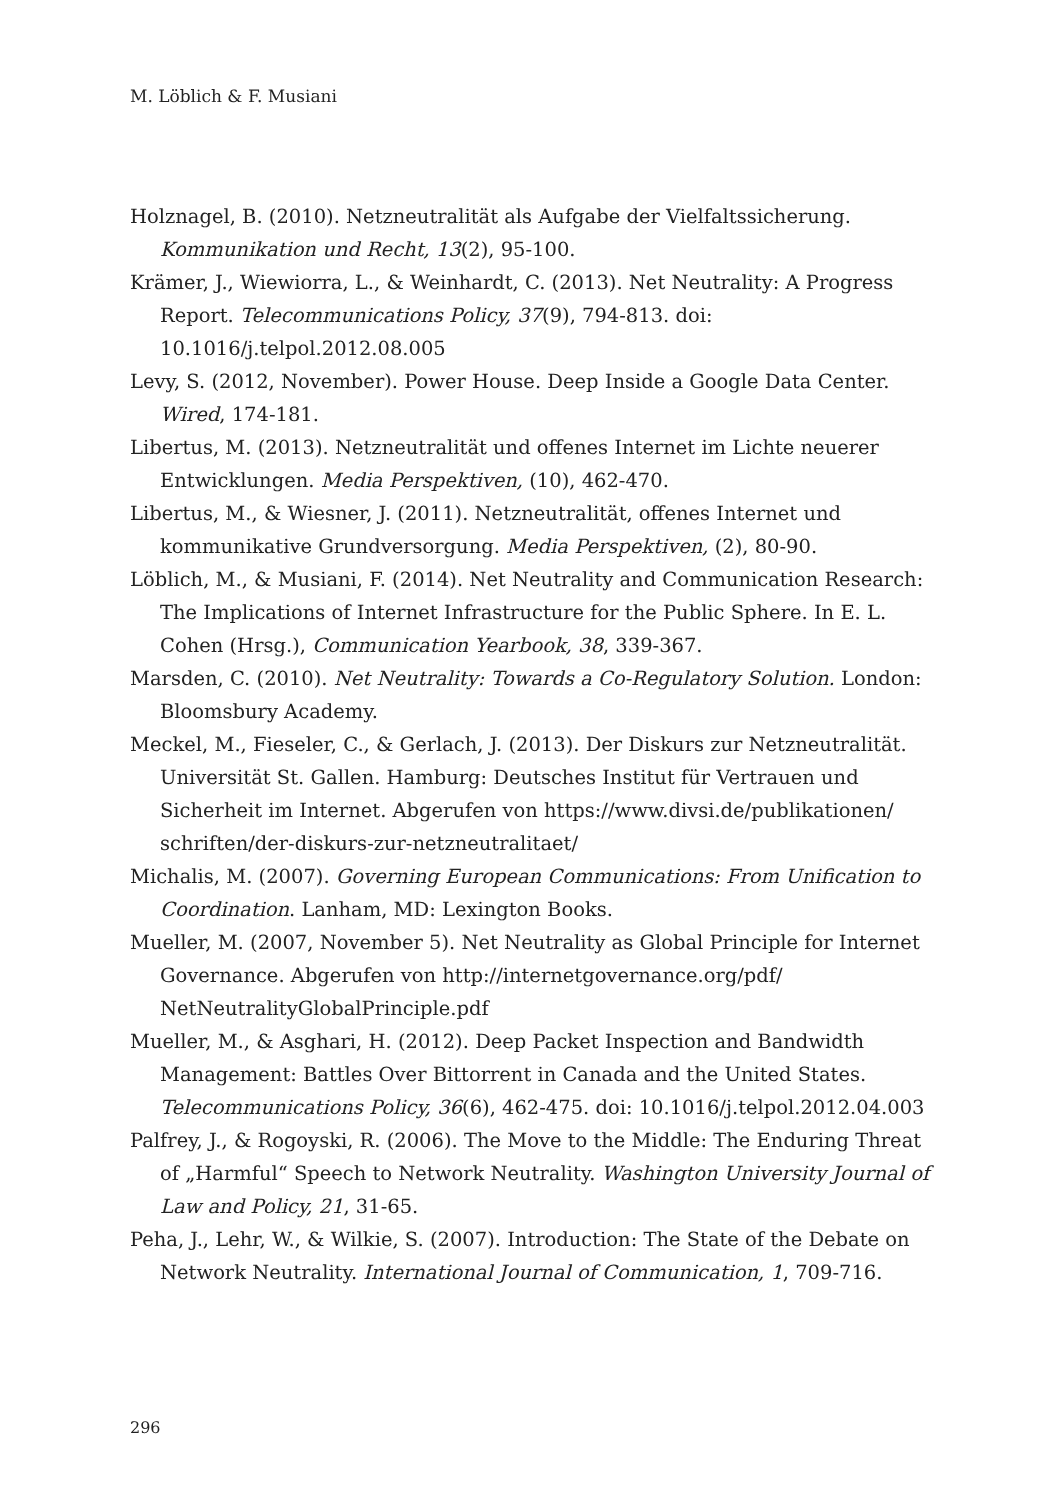M. Löblich & F. Musiani
Holznagel, B. (2010). Netzneutralität als Aufgabe der Vielfaltssicherung. Kommunikation und Recht, 13(2), 95-100.
Krämer, J., Wiewiorra, L., & Weinhardt, C. (2013). Net Neutrality: A Progress Report. Telecommunications Policy, 37(9), 794-813. doi: 10.1016/j.telpol.2012.08.005
Levy, S. (2012, November). Power House. Deep Inside a Google Data Center. Wired, 174-181.
Libertus, M. (2013). Netzneutralität und offenes Internet im Lichte neuerer Entwicklungen. Media Perspektiven, (10), 462-470.
Libertus, M., & Wiesner, J. (2011). Netzneutralität, offenes Internet und kommunikative Grundversorgung. Media Perspektiven, (2), 80-90.
Löblich, M., & Musiani, F. (2014). Net Neutrality and Communication Research: The Implications of Internet Infrastructure for the Public Sphere. In E. L. Cohen (Hrsg.), Communication Yearbook, 38, 339-367.
Marsden, C. (2010). Net Neutrality: Towards a Co-Regulatory Solution. London: Bloomsbury Academy.
Meckel, M., Fieseler, C., & Gerlach, J. (2013). Der Diskurs zur Netzneutralität. Universität St. Gallen. Hamburg: Deutsches Institut für Vertrauen und Sicherheit im Internet. Abgerufen von https://www.divsi.de/publikationen/ schriften/der-diskurs-zur-netzneutralitaet/
Michalis, M. (2007). Governing European Communications: From Unification to Coordination. Lanham, MD: Lexington Books.
Mueller, M. (2007, November 5). Net Neutrality as Global Principle for Internet Governance. Abgerufen von http://internetgovernance.org/pdf/ NetNeutralityGlobalPrinciple.pdf
Mueller, M., & Asghari, H. (2012). Deep Packet Inspection and Bandwidth Management: Battles Over Bittorrent in Canada and the United States. Telecommunications Policy, 36(6), 462-475. doi: 10.1016/j.telpol.2012.04.003
Palfrey, J., & Rogoyski, R. (2006). The Move to the Middle: The Enduring Threat of „Harmful“ Speech to Network Neutrality. Washington University Journal of Law and Policy, 21, 31-65.
Peha, J., Lehr, W., & Wilkie, S. (2007). Introduction: The State of the Debate on Network Neutrality. International Journal of Communication, 1, 709-716.
296